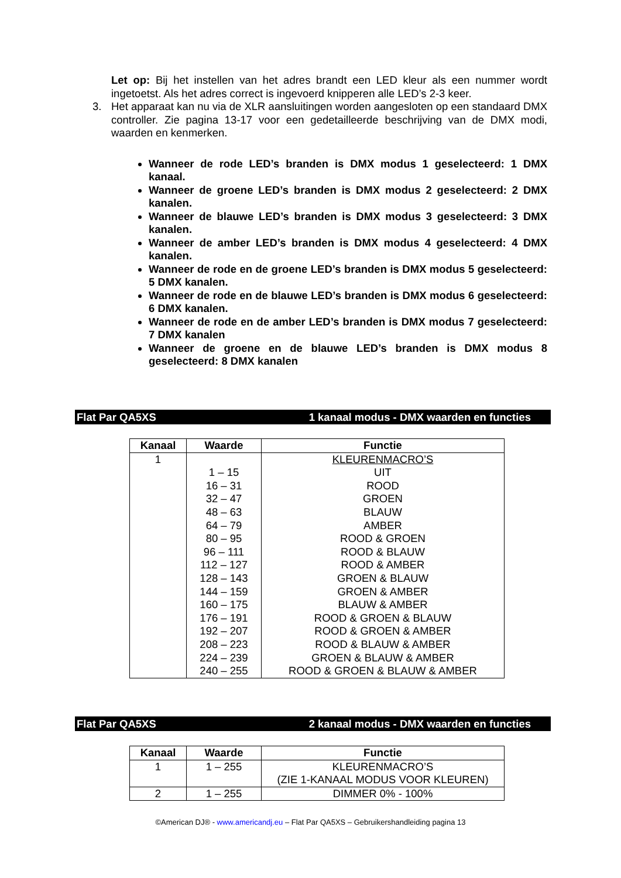Let op: Bij het instellen van het adres brandt een LED kleur als een nummer wordt ingetoetst. Als het adres correct is ingevoerd knipperen alle LED’s 2-3 keer.
3. Het apparaat kan nu via de XLR aansluitingen worden aangesloten op een standaard DMX controller. Zie pagina 13-17 voor een gedetailleerde beschrijving van de DMX modi, waarden en kenmerken.
Wanneer de rode LED’s branden is DMX modus 1 geselecteerd: 1 DMX kanaal.
Wanneer de groene LED’s branden is DMX modus 2 geselecteerd: 2 DMX kanalen.
Wanneer de blauwe LED’s branden is DMX modus 3 geselecteerd: 3 DMX kanalen.
Wanneer de amber LED’s branden is DMX modus 4 geselecteerd: 4 DMX kanalen.
Wanneer de rode en de groene LED’s branden is DMX modus 5 geselecteerd: 5 DMX kanalen.
Wanneer de rode en de blauwe LED’s branden is DMX modus 6 geselecteerd: 6 DMX kanalen.
Wanneer de rode en de amber LED’s branden is DMX modus 7 geselecteerd: 7 DMX kanalen
Wanneer de groene en de blauwe LED’s branden is DMX modus 8 geselecteerd: 8 DMX kanalen
Flat Par QA5XS 1 kanaal modus - DMX waarden en functies
| Kanaal | Waarde | Functie |
| --- | --- | --- |
| 1 | | KLEURENMACRO’S |
| | 1 – 15 | UIT |
| | 16 – 31 | ROOD |
| | 32 – 47 | GROEN |
| | 48 – 63 | BLAUW |
| | 64 – 79 | AMBER |
| | 80 – 95 | ROOD & GROEN |
| | 96 – 111 | ROOD & BLAUW |
| | 112 – 127 | ROOD & AMBER |
| | 128 – 143 | GROEN & BLAUW |
| | 144 – 159 | GROEN & AMBER |
| | 160 – 175 | BLAUW & AMBER |
| | 176 – 191 | ROOD & GROEN & BLAUW |
| | 192 – 207 | ROOD & GROEN & AMBER |
| | 208 – 223 | ROOD & BLAUW & AMBER |
| | 224 – 239 | GROEN & BLAUW & AMBER |
| | 240 – 255 | ROOD & GROEN & BLAUW & AMBER |
Flat Par QA5XS 2 kanaal modus - DMX waarden en functies
| Kanaal | Waarde | Functie |
| --- | --- | --- |
| 1 | 1 – 255 | KLEURENMACRO’S (ZIE 1-KANAAL MODUS VOOR KLEUREN) |
| 2 | 1 – 255 | DIMMER 0% - 100% |
©American DJ® - www.americandj.eu – Flat Par QA5XS – Gebruikershandleiding pagina 13